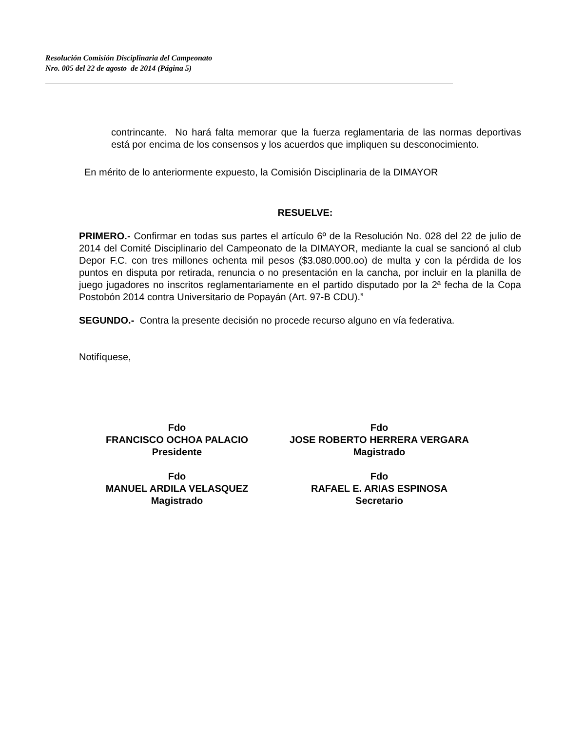Resolución Comisión Disciplinaria del Campeonato
Nro. 005 del 22 de agosto de 2014 (Página 5)
contrincante. No hará falta memorar que la fuerza reglamentaria de las normas deportivas está por encima de los consensos y los acuerdos que impliquen su desconocimiento.
En mérito de lo anteriormente expuesto, la Comisión Disciplinaria de la DIMAYOR
RESUELVE:
PRIMERO.- Confirmar en todas sus partes el artículo 6º de la Resolución No. 028 del 22 de julio de 2014 del Comité Disciplinario del Campeonato de la DIMAYOR, mediante la cual se sancionó al club Depor F.C. con tres millones ochenta mil pesos ($3.080.000.oo) de multa y con la pérdida de los puntos en disputa por retirada, renuncia o no presentación en la cancha, por incluir en la planilla de juego jugadores no inscritos reglamentariamente en el partido disputado por la 2ª fecha de la Copa Postobón 2014 contra Universitario de Popayán (Art. 97-B CDU).”
SEGUNDO.- Contra la presente decisión no procede recurso alguno en vía federativa.
Notifíquese,
Fdo
FRANCISCO OCHOA PALACIO
Presidente
Fdo
JOSE ROBERTO HERRERA VERGARA
Magistrado
Fdo
MANUEL ARDILA VELASQUEZ
Magistrado
Fdo
RAFAEL E. ARIAS ESPINOSA
Secretario